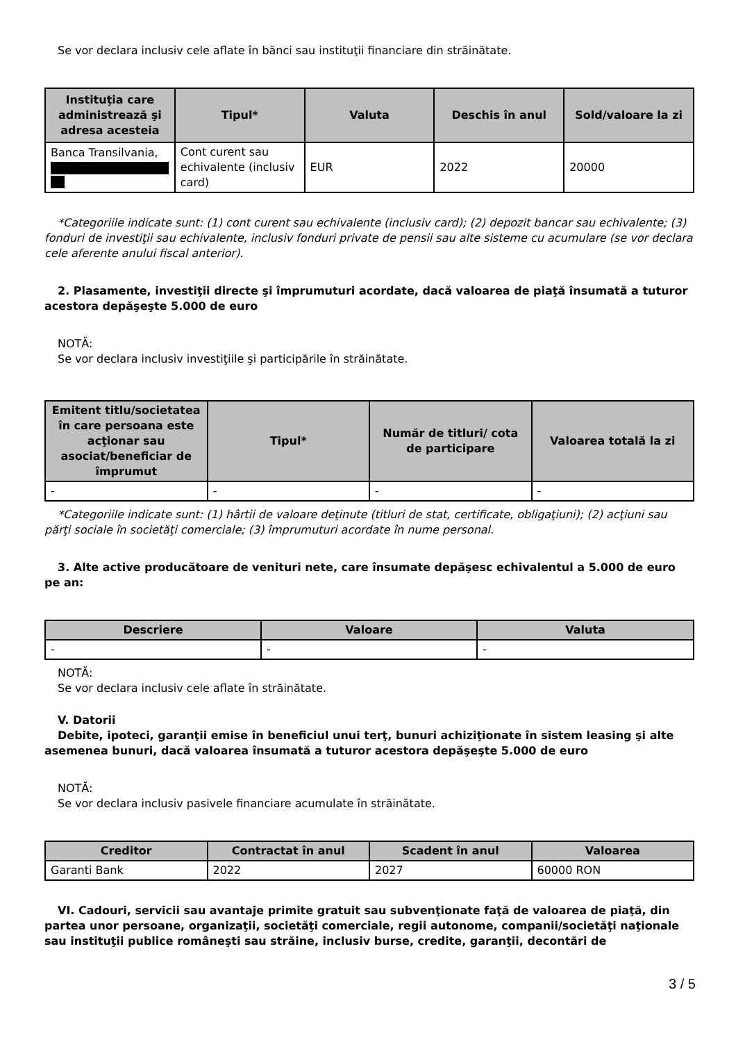Se vor declara inclusiv cele aflate în bănci sau instituţii financiare din străinătate.
| Instituţia care administrează şi adresa acesteia | Tipul* | Valuta | Deschis în anul | Sold/valoare la zi |
| --- | --- | --- | --- | --- |
| Banca Transilvania, | Cont curent sau echivalente (inclusiv card) | EUR | 2022 | 20000 |
*Categoriile indicate sunt: (1) cont curent sau echivalente (inclusiv card); (2) depozit bancar sau echivalente; (3) fonduri de investiţii sau echivalente, inclusiv fonduri private de pensii sau alte sisteme cu acumulare (se vor declara cele aferente anului fiscal anterior).
2. Plasamente, investiţii directe şi împrumuturi acordate, dacă valoarea de piaţă însumată a tuturor acestora depăşeşte 5.000 de euro
NOTĂ:
Se vor declara inclusiv investiţiile şi participările în străinătate.
| Emitent titlu/societatea în care persoana este acţionar sau asociat/beneficiar de împrumut | Tipul* | Număr de titluri/ cota de participare | Valoarea totală la zi |
| --- | --- | --- | --- |
| - | - | - | - |
*Categoriile indicate sunt: (1) hârtii de valoare deţinute (titluri de stat, certificate, obligaţiuni); (2) acţiuni sau părţi sociale în societăţi comerciale; (3) împrumuturi acordate în nume personal.
3. Alte active producătoare de venituri nete, care însumate depăşesc echivalentul a 5.000 de euro pe an:
| Descriere | Valoare | Valuta |
| --- | --- | --- |
| - | - | - |
NOTĂ:
Se vor declara inclusiv cele aflate în străinătate.
V. Datorii
Debite, ipoteci, garanţii emise în beneficiul unui terţ, bunuri achiziţionate în sistem leasing şi alte asemenea bunuri, dacă valoarea însumată a tuturor acestora depăşeşte 5.000 de euro
NOTĂ:
Se vor declara inclusiv pasivele financiare acumulate în străinătate.
| Creditor | Contractat în anul | Scadent în anul | Valoarea |
| --- | --- | --- | --- |
| Garanti Bank | 2022 | 2027 | 60000 RON |
VI. Cadouri, servicii sau avantaje primite gratuit sau subvenţionate faţă de valoarea de piaţă, din partea unor persoane, organizaţii, societăţi comerciale, regii autonome, companii/societăţi naţionale sau instituţii publice româneşti sau străine, inclusiv burse, credite, garanţii, decontări de
3 / 5